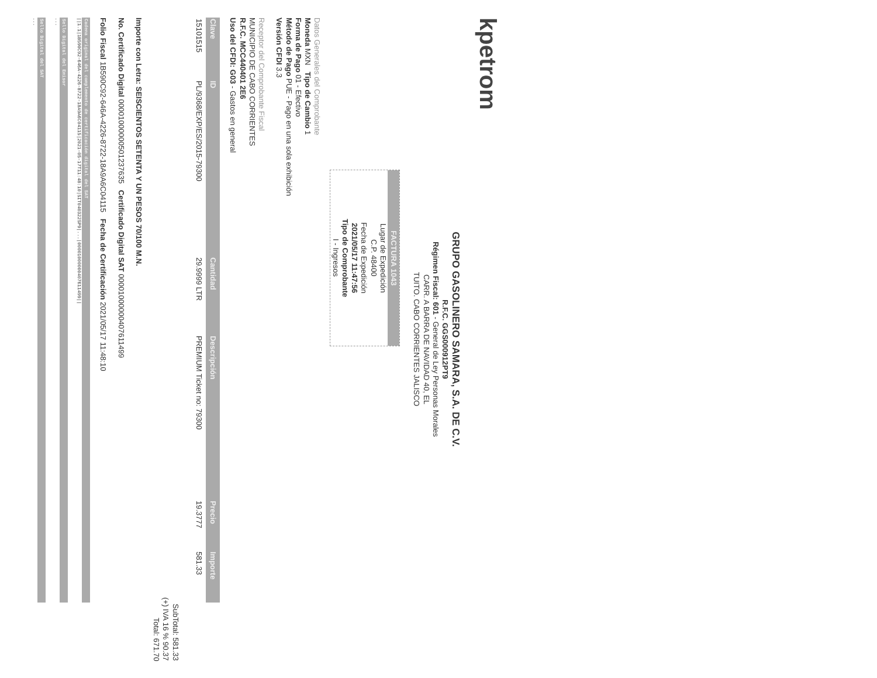kpetrom
GRUPO GASOLINERO SAMARA, S.A. DE C.V.
R.F.C. GGS000912PT9
Régimen Fiscal: 601 - General de Ley Personas Morales
CARR. A BARRA DE NAVIDAD 40, EL
TUITO. CABO CORRIENTES JALISCO
FACTURA 1043
Lugar de Expedición
C.P. 48400
Fecha de Expedición
2021/05/17 11:47:56
Tipo de Comprobante
I - Ingresos
Datos Generales del Comprobante
Moneda MXN Tipo de Cambio 1
Forma de Pago 01 - Efectivo
Método de Pago PUE - Pago en una sola exhibición
Versión CFDI 3.3
Receptor del Comprobante Fiscal
MUNICIPIO DE CABO CORRIENTES
R.F.C. MCC440401 2E6
Uso del CFDI: G03 - Gastos en general
| Clave | ID | Cantidad | Descripción | Precio | Importe |
| --- | --- | --- | --- | --- | --- |
| 15101515 | PL/9368/EXP/ES/2015-79300 | 29.9999 LTR | PREMIUM Ticket no: 79300 | 19.3777 | 581.33 |
SubTotal: 581.33
(+) IVA 16 % 90.37
Total: 671.70
Importe con Letra: SEISCIENTOS SETENTA Y UN PESOS 70/100 M.N.
No. Certificado Digital 00001000000501237635 Certificado Digital SAT 00001000000407611499
Folio Fiscal 1B590C92-646A-4226-8722-18A9A6C04115 Fecha de Certificación 2021/05/17 11:48:10
Cadena original del complemento de certificación digital del SAT
||1.1|1B590C92-646A-4226-8722-18A9A6C04115|2021-05-17T11:48:10|SIT040322SP9|...|00001000000407611499||
Sello Digital del Emisor
...
Sello Digital del SAT
...